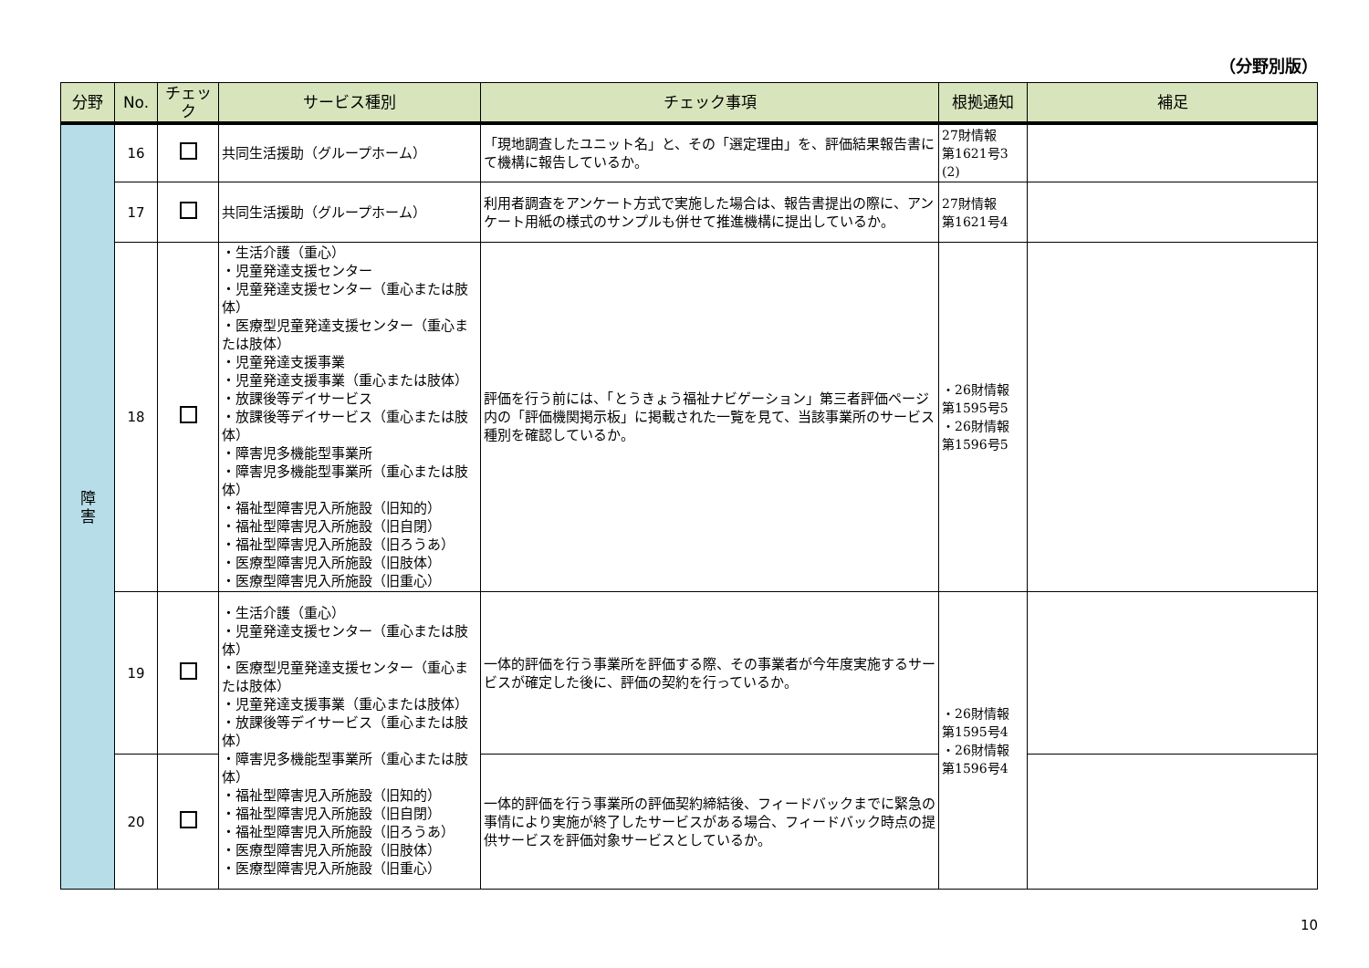（分野別版）
| 分野 | No. | チェック | サービス種別 | チェック事項 | 根拠通知 | 補足 |
| --- | --- | --- | --- | --- | --- | --- |
| 障 害 | 16 | | 共同生活援助（グループホーム） | 「現地調査したユニット名」と、その「選定理由」を、評価結果報告書にて機構に報告しているか。 | 27財情報 第1621号3 (2) | |
| | 17 | | 共同生活援助（グループホーム） | 利用者調査をアンケート方式で実施した場合は、報告書提出の際に、アンケート用紙の様式のサンプルも併せて推進機構に提出しているか。 | 27財情報 第1621号4 | |
| | 18 | | ・生活介護（重心） ・児童発達支援センター ・児童発達支援センター（重心または肢体） ・医療型児童発達支援センター（重心または肢体） ・児童発達支援事業 ・児童発達支援事業（重心または肢体） ・放課後等デイサービス ・放課後等デイサービス（重心または肢体） ・障害児多機能型事業所 ・障害児多機能型事業所（重心または肢体） ・福祉型障害児入所施設（旧知的） ・福祉型障害児入所施設（旧自閉） ・福祉型障害児入所施設（旧ろうあ） ・医療型障害児入所施設（旧肢体） ・医療型障害児入所施設（旧重心） | 評価を行う前には、「とうきょう福祉ナビゲーション」第三者評価ページ内の「評価機関掲示板」に掲載された一覧を見て、当該事業所のサービス種別を確認しているか。 | ・26財情報 第1595号5 ・26財情報 第1596号5 | |
| | 19 | | ・生活介護（重心） ・児童発達支援センター（重心または肢体） ・医療型児童発達支援センター（重心または肢体） ・児童発達支援事業（重心または肢体） ・放課後等デイサービス（重心または肢体） ・障害児多機能型事業所（重心または肢体） ・福祉型障害児入所施設（旧知的） ・福祉型障害児入所施設（旧自閉） ・福祉型障害児入所施設（旧ろうあ） ・医療型障害児入所施設（旧肢体） ・医療型障害児入所施設（旧重心） | 一体的評価を行う事業所を評価する際、その事業者が今年度実施するサービスが確定した後に、評価の契約を行っているか。 | ・26財情報 第1595号4 ・26財情報 第1596号4 | |
| | 20 | | | 一体的評価を行う事業所の評価契約締結後、フィードバックまでに緊急の事情により実施が終了したサービスがある場合、フィードバック時点の提供サービスを評価対象サービスとしているか。 | | |
10